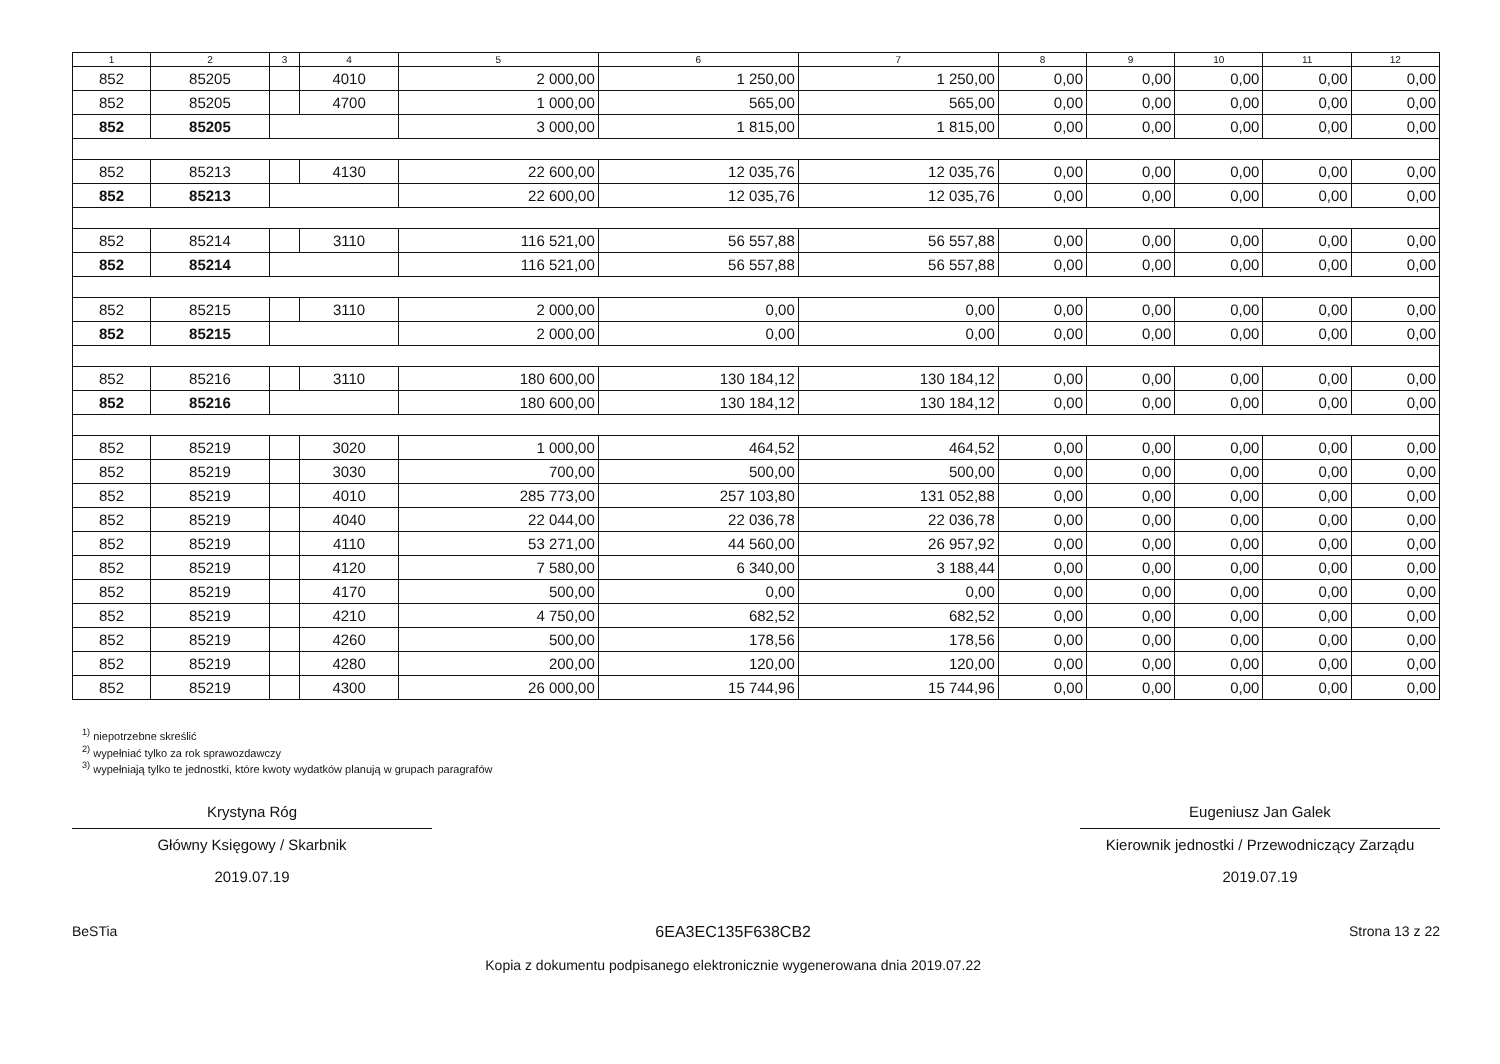| 1 | 2 | 3 | 4 | 5 | 6 | 7 | 8 | 9 | 10 | 11 | 12 |
| --- | --- | --- | --- | --- | --- | --- | --- | --- | --- | --- | --- |
| 852 | 85205 | | 4010 | 2 000,00 | 1 250,00 | 1 250,00 | 0,00 | 0,00 | 0,00 | 0,00 | 0,00 |
| 852 | 85205 | | 4700 | 1 000,00 | 565,00 | 565,00 | 0,00 | 0,00 | 0,00 | 0,00 | 0,00 |
| 852 | 85205 | | | 3 000,00 | 1 815,00 | 1 815,00 | 0,00 | 0,00 | 0,00 | 0,00 | 0,00 |
| 852 | 85213 | | 4130 | 22 600,00 | 12 035,76 | 12 035,76 | 0,00 | 0,00 | 0,00 | 0,00 | 0,00 |
| 852 | 85213 | | | 22 600,00 | 12 035,76 | 12 035,76 | 0,00 | 0,00 | 0,00 | 0,00 | 0,00 |
| 852 | 85214 | | 3110 | 116 521,00 | 56 557,88 | 56 557,88 | 0,00 | 0,00 | 0,00 | 0,00 | 0,00 |
| 852 | 85214 | | | 116 521,00 | 56 557,88 | 56 557,88 | 0,00 | 0,00 | 0,00 | 0,00 | 0,00 |
| 852 | 85215 | | 3110 | 2 000,00 | 0,00 | 0,00 | 0,00 | 0,00 | 0,00 | 0,00 | 0,00 |
| 852 | 85215 | | | 2 000,00 | 0,00 | 0,00 | 0,00 | 0,00 | 0,00 | 0,00 | 0,00 |
| 852 | 85216 | | 3110 | 180 600,00 | 130 184,12 | 130 184,12 | 0,00 | 0,00 | 0,00 | 0,00 | 0,00 |
| 852 | 85216 | | | 180 600,00 | 130 184,12 | 130 184,12 | 0,00 | 0,00 | 0,00 | 0,00 | 0,00 |
| 852 | 85219 | | 3020 | 1 000,00 | 464,52 | 464,52 | 0,00 | 0,00 | 0,00 | 0,00 | 0,00 |
| 852 | 85219 | | 3030 | 700,00 | 500,00 | 500,00 | 0,00 | 0,00 | 0,00 | 0,00 | 0,00 |
| 852 | 85219 | | 4010 | 285 773,00 | 257 103,80 | 131 052,88 | 0,00 | 0,00 | 0,00 | 0,00 | 0,00 |
| 852 | 85219 | | 4040 | 22 044,00 | 22 036,78 | 22 036,78 | 0,00 | 0,00 | 0,00 | 0,00 | 0,00 |
| 852 | 85219 | | 4110 | 53 271,00 | 44 560,00 | 26 957,92 | 0,00 | 0,00 | 0,00 | 0,00 | 0,00 |
| 852 | 85219 | | 4120 | 7 580,00 | 6 340,00 | 3 188,44 | 0,00 | 0,00 | 0,00 | 0,00 | 0,00 |
| 852 | 85219 | | 4170 | 500,00 | 0,00 | 0,00 | 0,00 | 0,00 | 0,00 | 0,00 | 0,00 |
| 852 | 85219 | | 4210 | 4 750,00 | 682,52 | 682,52 | 0,00 | 0,00 | 0,00 | 0,00 | 0,00 |
| 852 | 85219 | | 4260 | 500,00 | 178,56 | 178,56 | 0,00 | 0,00 | 0,00 | 0,00 | 0,00 |
| 852 | 85219 | | 4280 | 200,00 | 120,00 | 120,00 | 0,00 | 0,00 | 0,00 | 0,00 | 0,00 |
| 852 | 85219 | | 4300 | 26 000,00 | 15 744,96 | 15 744,96 | 0,00 | 0,00 | 0,00 | 0,00 | 0,00 |
<sup>1)</sup> niepotrzebne skreślić
<sup>2)</sup> wypełniać tylko za rok sprawozdawczy
<sup>3)</sup> wypełniają tylko te jednostki, które kwoty wydatków planują w grupach paragrafów
Krystyna Róg
Główny Księgowy / Skarbnik
2019.07.19
Eugeniusz Jan Galek
Kierownik jednostki / Przewodniczący Zarządu
2019.07.19
BeSTia 6EA3EC135F638CB2
Kopia z dokumentu podpisanego elektronicznie wygenerowana dnia 2019.07.22
Strona 13 z 22